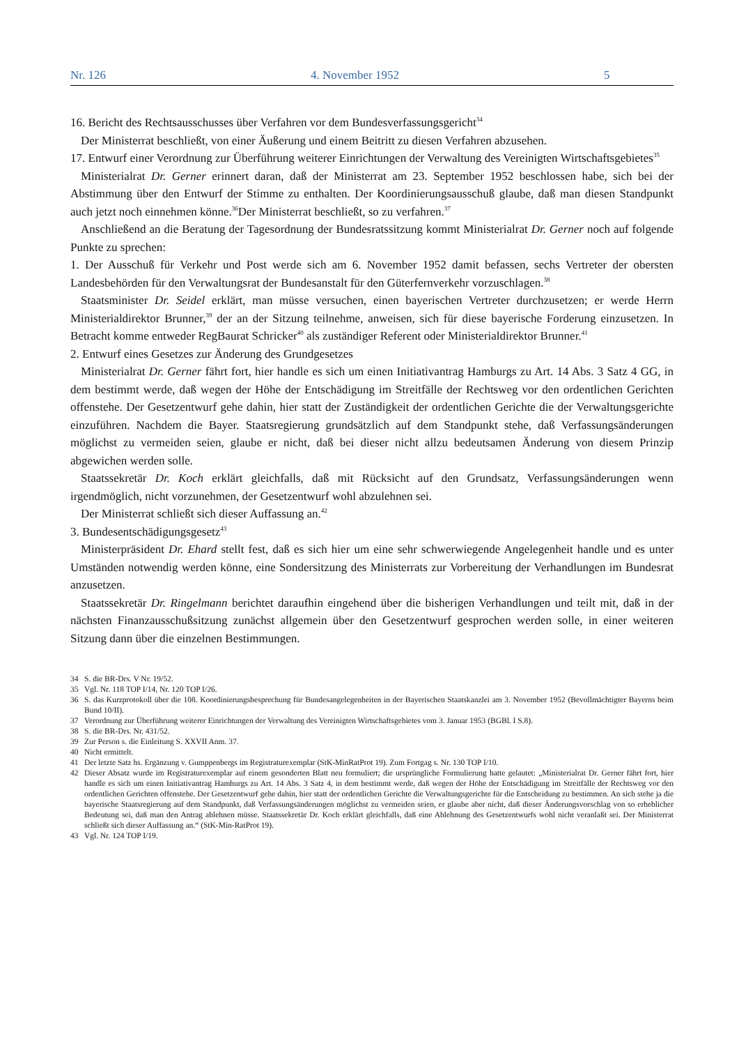Nr. 126 4. November 1952 5
16. Bericht des Rechtsausschusses über Verfahren vor dem Bundesverfassungsgericht<sup>34</sup>
Der Ministerrat beschließt, von einer Äußerung und einem Beitritt zu diesen Verfahren abzusehen.
17. Entwurf einer Verordnung zur Überführung weiterer Einrichtungen der Verwaltung des Vereinigten Wirtschaftsgebietes<sup>35</sup>
Ministerialrat Dr. Gerner erinnert daran, daß der Ministerrat am 23. September 1952 beschlossen habe, sich bei der Abstimmung über den Entwurf der Stimme zu enthalten. Der Koordinierungsausschuß glaube, daß man diesen Standpunkt auch jetzt noch einnehmen könne.<sup>36</sup>Der Ministerrat beschließt, so zu verfahren.<sup>37</sup>
Anschließend an die Beratung der Tagesordnung der Bundesratssitzung kommt Ministerialrat Dr. Gerner noch auf folgende Punkte zu sprechen:
1. Der Ausschuß für Verkehr und Post werde sich am 6. November 1952 damit befassen, sechs Vertreter der obersten Landesbehörden für den Verwaltungsrat der Bundesanstalt für den Güterfernverkehr vorzuschlagen.<sup>38</sup>
Staatsminister Dr. Seidel erklärt, man müsse versuchen, einen bayerischen Vertreter durchzusetzen; er werde Herrn Ministerialdirektor Brunner,<sup>39</sup> der an der Sitzung teilnehme, anweisen, sich für diese bayerische Forderung einzusetzen. In Betracht komme entweder RegBaurat Schricker<sup>40</sup> als zuständiger Referent oder Ministerialdirektor Brunner.<sup>41</sup>
2. Entwurf eines Gesetzes zur Änderung des Grundgesetzes
Ministerialrat Dr. Gerner fährt fort, hier handle es sich um einen Initiativantrag Hamburgs zu Art. 14 Abs. 3 Satz 4 GG, in dem bestimmt werde, daß wegen der Höhe der Entschädigung im Streitfälle der Rechtsweg vor den ordentlichen Gerichten offenstehe. Der Gesetzentwurf gehe dahin, hier statt der Zuständigkeit der ordentlichen Gerichte die der Verwaltungsgerichte einzuführen. Nachdem die Bayer. Staatsregierung grundsätzlich auf dem Standpunkt stehe, daß Verfassungsänderungen möglichst zu vermeiden seien, glaube er nicht, daß bei dieser nicht allzu bedeutsamen Änderung von diesem Prinzip abgewichen werden solle.
Staatssekretär Dr. Koch erklärt gleichfalls, daß mit Rücksicht auf den Grundsatz, Verfassungsänderungen wenn irgendmöglich, nicht vorzunehmen, der Gesetzentwurf wohl abzulehnen sei.
Der Ministerrat schließt sich dieser Auffassung an.<sup>42</sup>
3. Bundesentschädigungsgesetz<sup>43</sup>
Ministerpräsident Dr. Ehard stellt fest, daß es sich hier um eine sehr schwerwiegende Angelegenheit handle und es unter Umständen notwendig werden könne, eine Sondersitzung des Ministerrats zur Vorbereitung der Verhandlungen im Bundesrat anzusetzen.
Staatssekretär Dr. Ringelmann berichtet daraufhin eingehend über die bisherigen Verhandlungen und teilt mit, daß in der nächsten Finanzausschußsitzung zunächst allgemein über den Gesetzentwurf gesprochen werden solle, in einer weiteren Sitzung dann über die einzelnen Bestimmungen.
34 S. die BR-Drs. V Nr. 19/52.
35 Vgl. Nr. 118 TOP I/14, Nr. 120 TOP I/26.
36 S. das Kurzprotokoll über die 108. Koordinierungsbesprechung für Bundesangelegenheiten in der Bayerischen Staatskanzlei am 3. November 1952 (Bevollmächtigter Bayerns beim Bund 10/II).
37 Verordnung zur Überführung weiterer Einrichtungen der Verwaltung des Vereinigten Wirtschaftsgebietes vom 3. Januar 1953 (BGBl. I S.8).
38 S. die BR-Drs. Nr. 431/52.
39 Zur Person s. die Einleitung S. XXVII Anm. 37.
40 Nicht ermittelt.
41 Der letzte Satz hs. Ergänzung v. Gumppenbergs im Registraturexemplar (StK-MinRatProt 19). Zum Fortgag s. Nr. 130 TOP I/10.
42 Dieser Absatz wurde im Registraturexemplar auf einem gesonderten Blatt neu formuliert; die ursprüngliche Formulierung hatte gelautet: „Ministerialrat Dr. Gerner fährt fort, hier handle es sich um einen Initiativantrag Hamburgs zu Art. 14 Abs. 3 Satz 4, in dem bestimmt werde, daß wegen der Höhe der Entschädigung im Streitfälle der Rechtsweg vor den ordentlichen Gerichten offenstehe. Der Gesetzentwurf gehe dahin, hier statt der ordentlichen Gerichte die Verwaltungsgerichte für die Entscheidung zu bestimmen. An sich stehe ja die bayerische Staatsregierung auf dem Standpunkt, daß Verfassungsänderungen möglichst zu vermeiden seien, er glaube aber nicht, daß dieser Änderungsvorschlag von so erheblicher Bedeutung sei, daß man den Antrag ablehnen müsse. Staatssekretär Dr. Koch erklärt gleichfalls, daß eine Ablehnung des Gesetzentwurfs wohl nicht veranlaßt sei. Der Ministerrat schließt sich dieser Auffassung an.“ (StK-Min-RatProt 19).
43 Vgl. Nr. 124 TOP I/19.